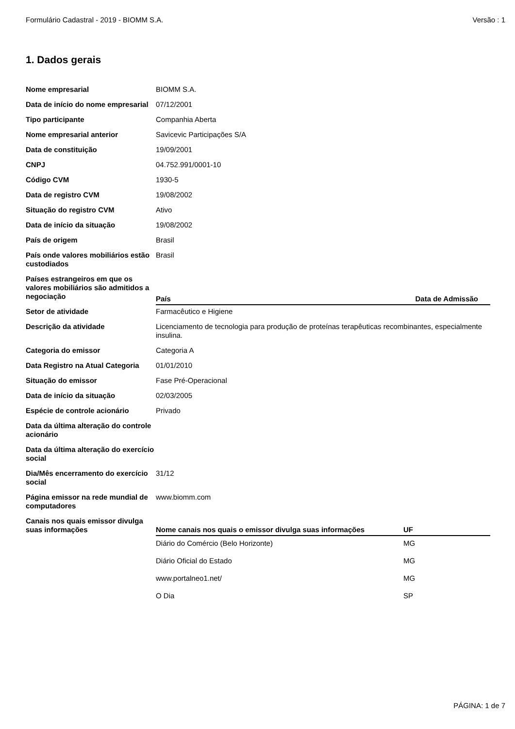Formulário Cadastral - 2019 - BIOMM S.A. Versão : 1
1. Dados gerais
| Nome empresarial | BIOMM S.A. |
| Data de início do nome empresarial | 07/12/2001 |
| Tipo participante | Companhia Aberta |
| Nome empresarial anterior | Savicevic Participações S/A |
| Data de constituição | 19/09/2001 |
| CNPJ | 04.752.991/0001-10 |
| Código CVM | 1930-5 |
| Data de registro CVM | 19/08/2002 |
| Situação do registro CVM | Ativo |
| Data de início da situação | 19/08/2002 |
| País de origem | Brasil |
| País onde valores mobiliários estão custodiados | Brasil |
| Países estrangeiros em que os valores mobiliários são admitidos a negociação | / País / Data de Admissão / / --- / --- / |
| Setor de atividade | Farmacêutico e Higiene |
| Descrição da atividade | Licenciamento de tecnologia para produção de proteínas terapêuticas recombinantes, especialmente insulina. |
| Categoria do emissor | Categoria A |
| Data Registro na Atual Categoria | 01/01/2010 |
| Situação do emissor | Fase Pré-Operacional |
| Data de início da situação | 02/03/2005 |
| Espécie de controle acionário | Privado |
| Data da última alteração do controle acionário | |
| Data da última alteração do exercício social | |
| Dia/Mês encerramento do exercício social | 31/12 |
| Página emissor na rede mundial de computadores | www.biomm.com |
| Canais nos quais emissor divulga suas informações | / Nome canais nos quais o emissor divulga suas informações / UF / / --- / --- / / Diário do Comércio (Belo Horizonte) / MG / / Diário Oficial do Estado / MG / / www.portalneo1.net/ / MG / / O Dia / SP / |
PÁGINA: 1 de 7